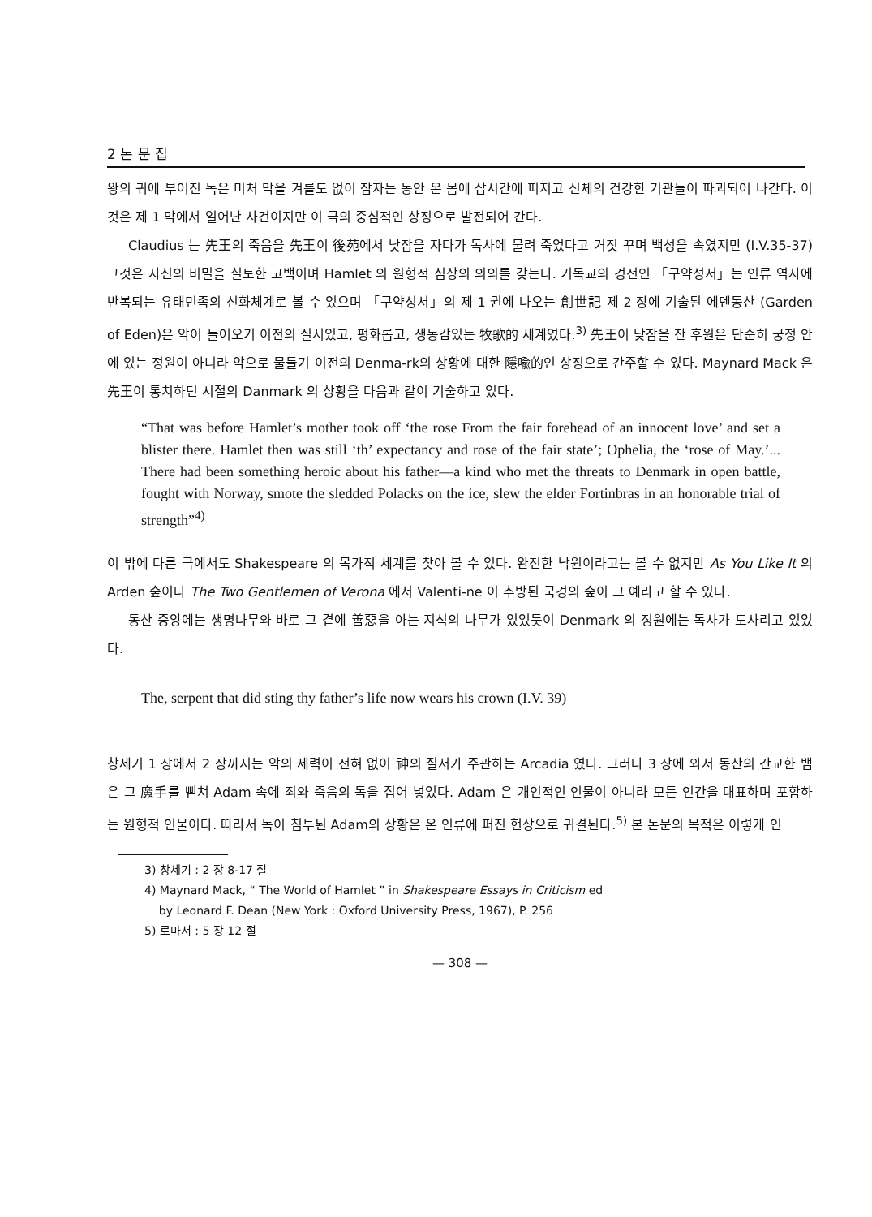2 논 문 집
왕의 귀에 부어진 독은 미처 막을 겨를도 없이 잠자는 동안 온 몸에 삽시간에 퍼지고 신체의 건강한 기관들이 파괴되어 나간다. 이것은 제 1 막에서 일어난 사건이지만 이 극의 중심적인 상징으로 발전되어 간다.
Claudius 는 先王의 죽음을 先王이 後苑에서 낮잠을 자다가 독사에 물려 죽었다고 거짓 꾸며 백성을 속였지만 (I.V.35-37) 그것은 자신의 비밀을 실토한 고백이며 Hamlet 의 원형적 심상의 의의를 갖는다. 기독교의 경전인 「구약성서」는 인류 역사에 반복되는 유태민족의 신화체계로 볼 수 있으며 「구약성서」의 제 1 권에 나오는 創世記 제 2 장에 기술된 에덴동산 (Garden of Eden)은 악이 들어오기 이전의 질서있고, 평화롭고, 생동감있는 牧歌的 세계였다.<sup>3)</sup> 先王이 낮잠을 잔 후원은 단순히 궁정 안에 있는 정원이 아니라 악으로 물들기 이전의 Denma-rk의 상황에 대한 隱喩的인 상징으로 간주할 수 있다. Maynard Mack 은 先王이 통치하던 시절의 Danmark 의 상황을 다음과 같이 기술하고 있다.
“That was before Hamlet’s mother took off ‘the rose From the fair forehead of an innocent love’ and set a blister there. Hamlet then was still ‘th’ expectancy and rose of the fair state’; Ophelia, the ‘rose of May.’... There had been something heroic about his father—a kind who met the threats to Denmark in open battle, fought with Norway, smote the sledded Polacks on the ice, slew the elder Fortinbras in an honorable trial of strength”<sup>4)</sup>
이 밖에 다른 극에서도 Shakespeare 의 목가적 세계를 찾아 볼 수 있다. 완전한 낙원이라고는 볼 수 없지만 As You Like It 의 Arden 숲이나 The Two Gentlemen of Verona 에서 Valenti-ne 이 추방된 국경의 숲이 그 예라고 할 수 있다.
동산 중앙에는 생명나무와 바로 그 곁에 善惡을 아는 지식의 나무가 있었듯이 Denmark 의 정원에는 독사가 도사리고 있었다.
The, serpent that did sting thy father’s life now wears his crown (I.V. 39)
창세기 1 장에서 2 장까지는 악의 세력이 전혀 없이 神의 질서가 주관하는 Arcadia 였다. 그러나 3 장에 와서 동산의 간교한 뱀은 그 魔手를 뻗쳐 Adam 속에 죄와 죽음의 독을 집어 넣었다. Adam 은 개인적인 인물이 아니라 모든 인간을 대표하며 포함하는 원형적 인물이다. 따라서 독이 침투된 Adam의 상황은 온 인류에 퍼진 현상으로 귀결된다.<sup>5)</sup> 본 논문의 목적은 이렇게 인
3) 창세기 : 2 장 8-17 절
4) Maynard Mack, “ The World of Hamlet ” in Shakespeare Essays in Criticism ed
by Leonard F. Dean (New York : Oxford University Press, 1967), P. 256
5) 로마서 : 5 장 12 절
— 308 —